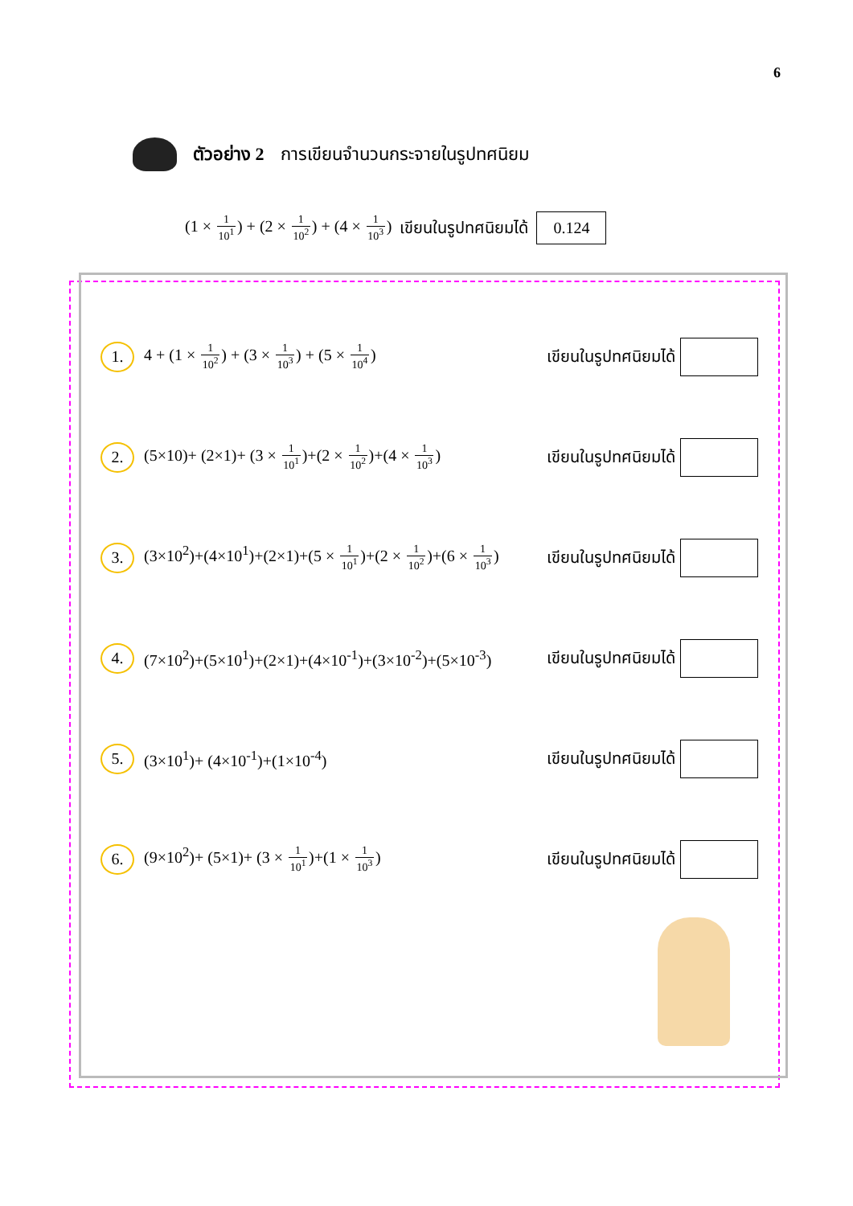6
ตัวอย่าง 2 การเขียนจำนวนกระจายในรูปทศนิยม
(1 × 1 10<sup>1</sup>) + (2 × 1 10<sup>2</sup>) + (4 × 1 10<sup>3</sup>) เขียนในรูปทศนิยมได้ 0.124
1.
4 + (1 × 1 10<sup>2</sup>) + (3 × 1 10<sup>3</sup>) + (5 × 1 10<sup>4</sup>)
เขียนในรูปทศนิยมได้
2.
(5×10)+ (2×1)+ (3 × 1 10<sup>1</sup>)+(2 × 1 10<sup>2</sup>)+(4 × 1 10<sup>3</sup>)
เขียนในรูปทศนิยมได้
3.
(3×10<sup>2</sup>)+(4×10<sup>1</sup>)+(2×1)+(5 × 1 10<sup>1</sup>)+(2 × 1 10<sup>2</sup>)+(6 × 1 10<sup>3</sup>)
เขียนในรูปทศนิยมได้
4.
(7×10<sup>2</sup>)+(5×10<sup>1</sup>)+(2×1)+(4×10<sup>-1</sup>)+(3×10<sup>-2</sup>)+(5×10<sup>-3</sup>)
เขียนในรูปทศนิยมได้
5.
(3×10<sup>1</sup>)+ (4×10<sup>-1</sup>)+(1×10<sup>-4</sup>) เขียนในรูปทศนิยมได้
6.
(9×10<sup>2</sup>)+ (5×1)+ (3 × 1 10<sup>1</sup>)+(1 × 1 10<sup>3</sup>)
เขียนในรูปทศนิยมได้